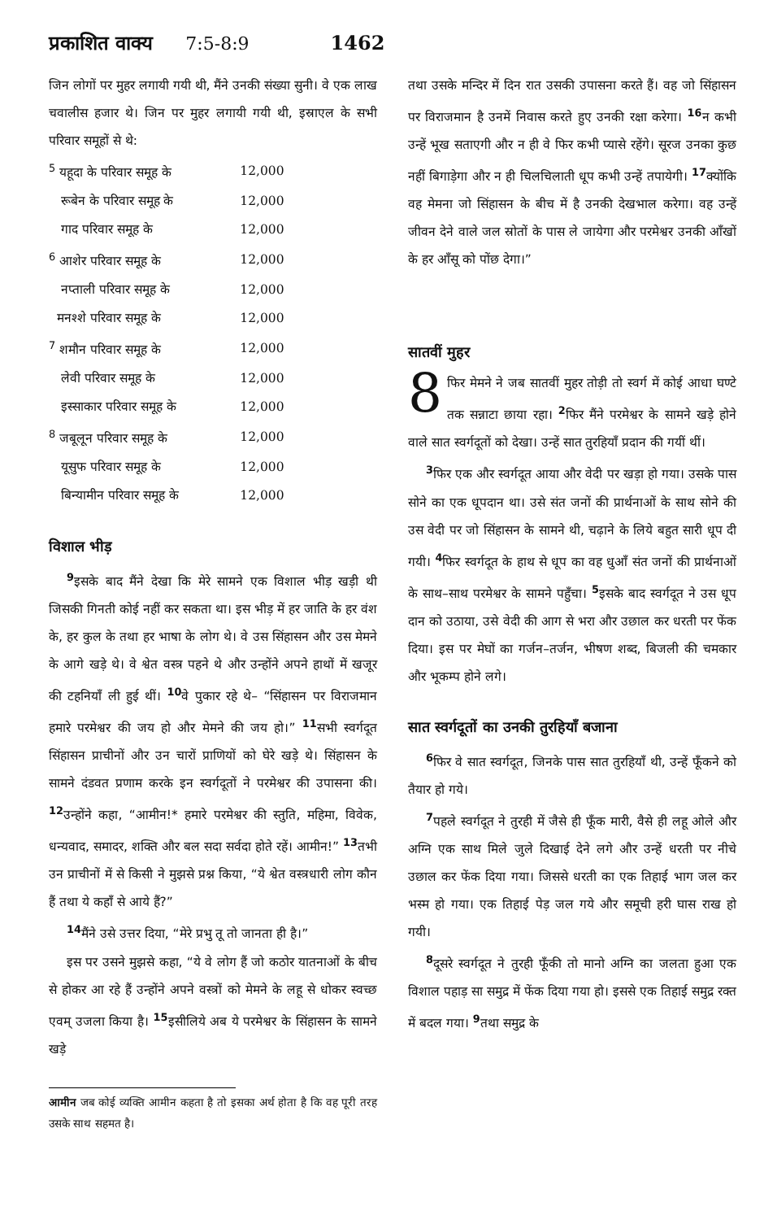प्रकाशित वाक्य 7:5-8:9 1462
जिन लोगों पर मुहर लगायी गयी थी, मैंने उनकी संख्या सुनी। वे एक लाख चवालीस हजार थे। जिन पर मुहर लगायी गयी थी, इस्राएल के सभी परिवार समूहों से थे:
| <sup>5</sup> यहूदा के परिवार समूह के | 12,000 |
| रूबेन के परिवार समूह के | 12,000 |
| गाद परिवार समूह के | 12,000 |
| <sup>6</sup> आशेर परिवार समूह के | 12,000 |
| नप्ताली परिवार समूह के | 12,000 |
| मनश्शे परिवार समूह के | 12,000 |
| <sup>7</sup> शमौन परिवार समूह के | 12,000 |
| लेवी परिवार समूह के | 12,000 |
| इस्साकार परिवार समूह के | 12,000 |
| <sup>8</sup> जबूलून परिवार समूह के | 12,000 |
| यूसुफ परिवार समूह के | 12,000 |
| बिन्यामीन परिवार समूह के | 12,000 |
विशाल भीड़
<sup>9</sup> इसके बाद मैंने देखा कि मेरे सामने एक विशाल भीड़ खड़ी थी जिसकी गिनती कोई नहीं कर सकता था। इस भीड़ में हर जाति के हर वंश के, हर कुल के तथा हर भाषा के लोग थे। वे उस सिंहासन और उस मेमने के आगे खड़े थे। वे श्वेत वस्त्र पहने थे और उन्होंने अपने हाथों में खजूर की टहनियाँ ली हुई थीं। <sup>10</sup>वे पुकार रहे थे– “सिंहासन पर विराजमान हमारे परमेश्वर की जय हो और मेमने की जय हो।” <sup>11</sup>सभी स्वर्गदूत सिंहासन प्राचीनों और उन चारों प्राणियों को घेरे खड़े थे। सिंहासन के सामने दंडवत प्रणाम करके इन स्वर्गदूतों ने परमेश्वर की उपासना की। <sup>12</sup>उन्होंने कहा, “आमीन!* हमारे परमेश्वर की स्तुति, महिमा, विवेक, धन्यवाद, समादर, शक्ति और बल सदा सर्वदा होते रहें। आमीन!” <sup>13</sup>तभी उन प्राचीनों में से किसी ने मुझसे प्रश्न किया, “ये श्वेत वस्त्रधारी लोग कौन हैं तथा ये कहाँ से आये हैं?”
<sup>14</sup> मैंने उसे उत्तर दिया, “मेरे प्रभु तू तो जानता ही है।”
इस पर उसने मुझसे कहा, “ये वे लोग हैं जो कठोर यातनाओं के बीच से होकर आ रहे हैं उन्होंने अपने वस्त्रों को मेमने के लहू से धोकर स्वच्छ एवम् उजला किया है। <sup>15</sup>इसीलिये अब ये परमेश्वर के सिंहासन के सामने खड़े
आमीन जब कोई व्यक्ति आमीन कहता है तो इसका अर्थ होता है कि वह पूरी तरह उसके साथ सहमत है।
तथा उसके मन्दिर में दिन रात उसकी उपासना करते हैं। वह जो सिंहासन पर विराजमान है उनमें निवास करते हुए उनकी रक्षा करेगा। <sup>16</sup>न कभी उन्हें भूख सताएगी और न ही वे फिर कभी प्यासे रहेंगे। सूरज उनका कुछ नहीं बिगाड़ेगा और न ही चिलचिलाती धूप कभी उन्हें तपायेगी। <sup>17</sup>क्योंकि वह मेमना जो सिंहासन के बीच में है उनकी देखभाल करेगा। वह उन्हें जीवन देने वाले जल स्रोतों के पास ले जायेगा और परमेश्वर उनकी आँखों के हर आँसू को पोंछ देगा।”
सातवीं मुहर
8 फिर मेमने ने जब सातवीं मुहर तोड़ी तो स्वर्ग में कोई आधा घण्टे तक सन्नाटा छाया रहा। <sup>2</sup>फिर मैंने परमेश्वर के सामने खड़े होने वाले सात स्वर्गदूतों को देखा। उन्हें सात तुरहियाँ प्रदान की गयीं थीं।
<sup>3</sup> फिर एक और स्वर्गदूत आया और वेदी पर खड़ा हो गया। उसके पास सोने का एक धूपदान था। उसे संत जनों की प्रार्थनाओं के साथ सोने की उस वेदी पर जो सिंहासन के सामने थी, चढ़ाने के लिये बहुत सारी धूप दी गयी। <sup>4</sup>फिर स्वर्गदूत के हाथ से धूप का वह धुआँ संत जनों की प्रार्थनाओं के साथ–साथ परमेश्वर के सामने पहुँचा। <sup>5</sup>इसके बाद स्वर्गदूत ने उस धूप दान को उठाया, उसे वेदी की आग से भरा और उछाल कर धरती पर फेंक दिया। इस पर मेघों का गर्जन–तर्जन, भीषण शब्द, बिजली की चमकार और भूकम्प होने लगे।
सात स्वर्गदूतों का उनकी तुरहियाँ बजाना
<sup>6</sup> फिर वे सात स्वर्गदूत, जिनके पास सात तुरहियाँ थी, उन्हें फूँकने को तैयार हो गये।
<sup>7</sup> पहले स्वर्गदूत ने तुरही में जैसे ही फूँक मारी, वैसे ही लहू ओले और अग्नि एक साथ मिले जुले दिखाई देने लगे और उन्हें धरती पर नीचे उछाल कर फेंक दिया गया। जिससे धरती का एक तिहाई भाग जल कर भस्म हो गया। एक तिहाई पेड़ जल गये और समूची हरी घास राख हो गयी।
<sup>8</sup> दूसरे स्वर्गदूत ने तुरही फूँकी तो मानो अग्नि का जलता हुआ एक विशाल पहाड़ सा समुद्र में फेंक दिया गया हो। इससे एक तिहाई समुद्र रक्त में बदल गया। <sup>9</sup>तथा समुद्र के